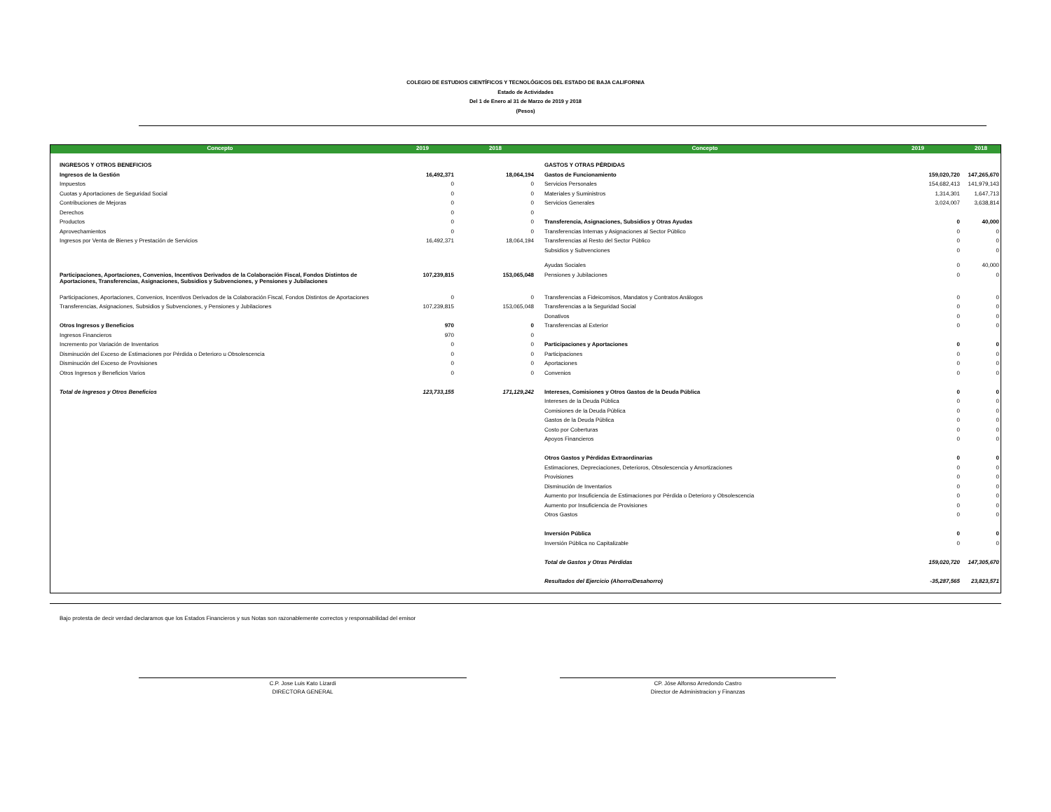COLEGIO DE ESTUDIOS CIENTÍFICOS Y TECNOLÓGICOS DEL ESTADO DE BAJA CALIFORNIA
Estado de Actividades
Del 1 de Enero al 31 de Marzo de 2019 y 2018
(Pesos)
| Concepto | 2019 | 2018 | Concepto | 2019 | 2018 |
| --- | --- | --- | --- | --- | --- |
| INGRESOS Y OTROS BENEFICIOS | | | GASTOS Y OTRAS PÉRDIDAS | | |
| Ingresos de la Gestión | 16,492,371 | 18,064,194 | Gastos de Funcionamiento | 159,020,720 | 147,265,670 |
| Impuestos | 0 | 0 | Servicios Personales | 154,682,413 | 141,979,143 |
| Cuotas y Aportaciones de Seguridad Social | 0 | 0 | Materiales y Suministros | 1,314,301 | 1,647,713 |
| Contribuciones de Mejoras | 0 | 0 | Servicios Generales | 3,024,007 | 3,638,814 |
| Derechos | 0 | 0 | | | |
| Productos | 0 | 0 | Transferencia, Asignaciones, Subsidios y Otras Ayudas | 0 | 40,000 |
| Aprovechamientos | 0 | 0 | Transferencias Internas y Asignaciones al Sector Público | 0 | 0 |
| Ingresos por Venta de Bienes y Prestación de Servicios | 16,492,371 | 18,064,194 | Transferencias al Resto del Sector Público | 0 | 0 |
| | | | Subsidios y Subvenciones | 0 | 0 |
| | | | Ayudas Sociales | 0 | 40,000 |
| Participaciones, Aportaciones, Convenios, Incentivos Derivados de la Colaboración Fiscal, Fondos Distintos de Aportaciones, Transferencias, Asignaciones, Subsidios y Subvenciones, y Pensiones y Jubilaciones | 107,239,815 | 153,065,048 | Pensiones y Jubilaciones | 0 | 0 |
| Participaciones, Aportaciones, Convenios, Incentivos Derivados de la Colaboración Fiscal, Fondos Distintos de Aportaciones | 0 | 0 | Transferencias a Fideicomisos, Mandatos y Contratos Análogos | 0 | 0 |
| Transferencias, Asignaciones, Subsidios y Subvenciones, y Pensiones y Jubilaciones | 107,239,815 | 153,065,048 | Transferencias a la Seguridad Social | 0 | 0 |
| | | | Donativos | 0 | 0 |
| Otros Ingresos y Beneficios | 970 | 0 | Transferencias al Exterior | 0 | 0 |
| Ingresos Financieros | 970 | 0 | | | |
| Incremento por Variación de Inventarios | 0 | 0 | Participaciones y Aportaciones | 0 | 0 |
| Disminución del Exceso de Estimaciones por Pérdida o Deterioro u Obsolescencia | 0 | 0 | Participaciones | 0 | 0 |
| Disminución del Exceso de Provisiones | 0 | 0 | Aportaciones | 0 | 0 |
| Otros Ingresos y Beneficios Varios | 0 | 0 | Convenios | 0 | 0 |
| Total de Ingresos y Otros Beneficios | 123,733,155 | 171,129,242 | Intereses, Comisiones y Otros Gastos de la Deuda Pública | 0 | 0 |
| | | | Intereses de la Deuda Pública | 0 | 0 |
| | | | Comisiones de la Deuda Pública | 0 | 0 |
| | | | Gastos de la Deuda Pública | 0 | 0 |
| | | | Costo por Coberturas | 0 | 0 |
| | | | Apoyos Financieros | 0 | 0 |
| | | | Otros Gastos y Pérdidas Extraordinarias | 0 | 0 |
| | | | Estimaciones, Depreciaciones, Deterioros, Obsolescencia y Amortizaciones | 0 | 0 |
| | | | Provisiones | 0 | 0 |
| | | | Disminución de Inventarios | 0 | 0 |
| | | | Aumento por Insuficiencia de Estimaciones por Pérdida o Deterioro y Obsolescencia | 0 | 0 |
| | | | Aumento por Insuficiencia de Provisiones | 0 | 0 |
| | | | Otros Gastos | 0 | 0 |
| | | | Inversión Pública | 0 | 0 |
| | | | Inversión Pública no Capitalizable | 0 | 0 |
| | | | Total de Gastos y Otras Pérdidas | 159,020,720 | 147,305,670 |
| | | | Resultados del Ejercicio (Ahorro/Desahorro) | -35,287,565 | 23,823,571 |
Bajo protesta de decir verdad declaramos que los Estados Financieros y sus Notas son razonablemente correctos y responsabilidad del emisor
C.P. Jose Luis Kato Lizardi
DIRECTORA GENERAL
CP. Jóse Alfonso Arredondo Castro
Director de Administracion y Finanzas